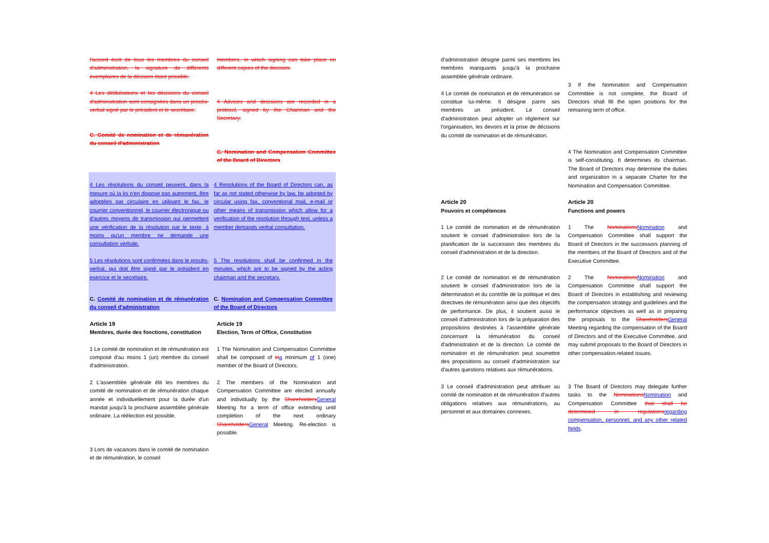l'accord écrit de tous les membres du conseil d'administration, la signature de différents exemplaires de la décision étant possible.
members, in which signing can take place on different copies of the decision.
4 Les délibérations et les décisions du conseil d'administration sont consignées dans un procès-verbal signé par le président et le secrétaire.
4 Advices and decisions are recorded in a protocol, signed by the Chairman and the Secretary.
C. Comité de nomination et de rémunération du conseil d'administration
C. Nomination and Compensation Committee of the Board of Directors
4 Les résolutions du conseil peuvent, dans la mesure où la loi n'en dispose pas autrement, être adoptées par circulaire en utilisant le fax, le courrier conventionnel, le courrier électronique ou d'autres moyens de transmission qui permettent une vérification de la résolution par le texte, à moins qu'un membre ne demande une consultation verbale.
4 Resolutions of the Board of Directors can, as far as not stated otherwise by law, be adopted by circular using fax, conventional mail, e-mail or other means of transmission which allow for a verification of the resolution through text, unless a member demands verbal consultation.
5 Les résolutions sont confirmées dans le procès-verbal, qui doit être signé par le président en exercice et le secrétaire.
5 The resolutions shall be confirmed in the minutes, which are to be signed by the acting chairman and the secretary.
C. Comité de nomination et de rémunération du conseil d'administration
C. Nomination and Compensation Committee of the Board of Directors
Article 19
Membres, durée des fonctions, constitution
Article 19
Election, Term of Office, Constitution
1 Le comité de nomination et de rémunération est composé d'au moins 1 (un) membre du conseil d'administration.
1 The Nomination and Compensation Committee shall be composed of in a minimum of 1 (one) member of the Board of Directors.
2 L'assemblée générale élit les membres du comité de nomination et de rémunération chaque année et individuellement pour la durée d'un mandat jusqu'à la prochaine assemblée générale ordinaire. La réélection est possible.
2 The members of the Nomination and Compensation Committee are elected annually and individually by the Shareholders General Meeting for a term of office extending until completion of the next ordinary Shareholders General Meeting. Re-election is possible.
3 Lors de vacances dans le comité de nomination et de rémunération, le conseil
d'administration désigne parmi ses membres les membres manquants jusqu'à la prochaine assemblée générale ordinaire.
4 Le comité de nomination et de rémunération se constitue lui-même. Il désigne parmi ses membres un président. Le conseil d'administration peut adopter un règlement sur l'organisation, les devoirs et la prise de décisions du comité de nomination et de rémunération.
3 If the Nomination and Compensation Committee is not complete, the Board of Directors shall fill the open positions for the remaining term of office.
4 The Nomination and Compensation Committee is self-constituting. It determines its chairman. The Board of Directors may determine the duties and organization in a separate Charter for the Nomination and Compensation Committee.
Article 20
Pouvoirs et compétences
Article 20
Functions and powers
1 Le comité de nomination et de rémunération soutient le conseil d'administration lors de la planification de la succession des membres du conseil d'administration et de la direction.
1 The Nominations Nomination and Compensation Committee shall support the Board of Directors in the successors planning of the members of the Board of Directors and of the Executive Committee.
2 Le comité de nomination et de rémunération soutient le conseil d'administration lors de la détermination et du contrôle de la politique et des directives de rémunération ainsi que des objectifs de performance. De plus, il soutient aussi le conseil d'administration lors de la préparation des propositions destinées à l'assemblée générale concernant la rémunération du conseil d'administration et de la direction. Le comité de nomination et de rémunération peut soumettre des propositions au conseil d'administration sur d'autres questions relatives aux rémunérations.
2 The Nominations Nomination and Compensation Committee shall support the Board of Directors in establishing and reviewing the compensation strategy and guidelines and the performance objectives as well as in preparing the proposals to the Shareholders General Meeting regarding the compensation of the Board of Directors and of the Executive Committee, and may submit proposals to the Board of Directors in other compensation-related issues.
3 Le conseil d'administration peut attribuer au comité de nomination et de rémunération d'autres obligations relatives aux rémunérations, au personnel et aux domaines connexes.
3 The Board of Directors may delegate further tasks to the Nominations Nomination and Compensation Committee that shall be determined in regulations regarding compensation, personnel, and any other related fields.